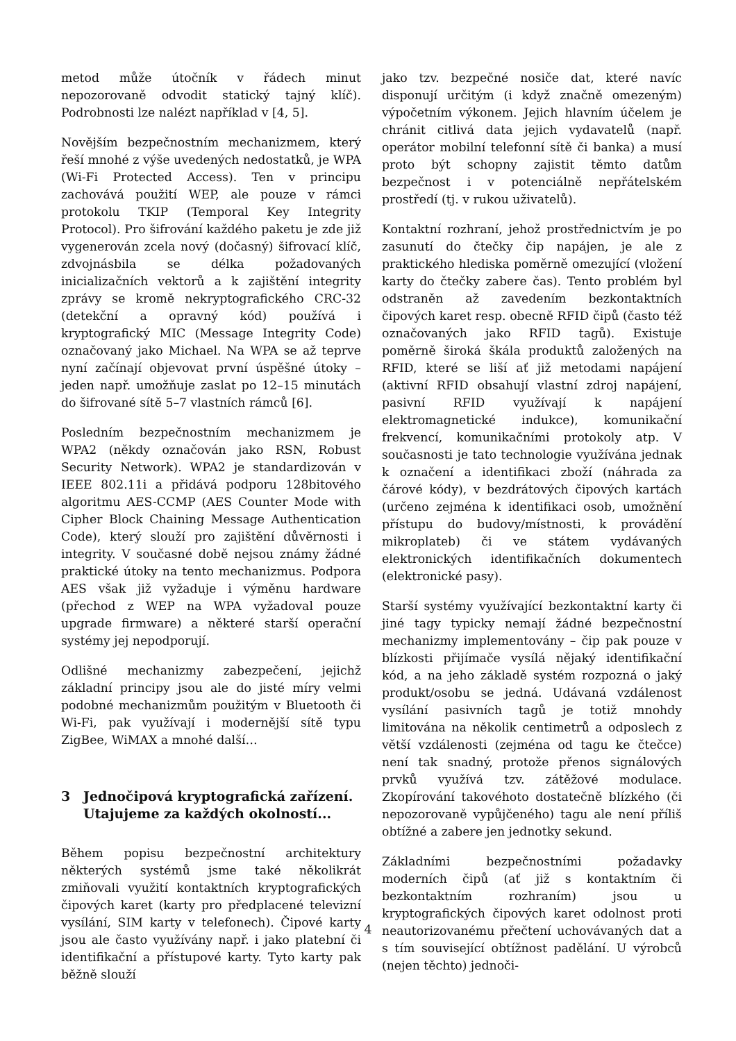metod může útočník v řádech minut nepozorovaně odvodit statický tajný klíč). Podrobnosti lze nalézt například v [4, 5].
Novějším bezpečnostním mechanizmem, který řeší mnohé z výše uvedených nedostatků, je WPA (Wi-Fi Protected Access). Ten v principu zachovává použití WEP, ale pouze v rámci protokolu TKIP (Temporal Key Integrity Protocol). Pro šifrování každého paketu je zde již vygenerován zcela nový (dočasný) šifrovací klíč, zdvojnásbila se délka požadovaných inicializačních vektorů a k zajištění integrity zprávy se kromě nekryptografického CRC-32 (detekční a opravný kód) používá i kryptografický MIC (Message Integrity Code) označovaný jako Michael. Na WPA se až teprve nyní začínají objevovat první úspěšné útoky – jeden např. umožňuje zaslat po 12–15 minutách do šifrované sítě 5–7 vlastních rámců [6].
Posledním bezpečnostním mechanizmem je WPA2 (někdy označován jako RSN, Robust Security Network). WPA2 je standardizován v IEEE 802.11i a přidává podporu 128bitového algoritmu AES-CCMP (AES Counter Mode with Cipher Block Chaining Message Authentication Code), který slouží pro zajištění důvěrnosti i integrity. V současné době nejsou známy žádné praktické útoky na tento mechanizmus. Podpora AES však již vyžaduje i výměnu hardware (přechod z WEP na WPA vyžadoval pouze upgrade firmware) a některé starší operační systémy jej nepodporují.
Odlišné mechanizmy zabezpečení, jejichž základní principy jsou ale do jisté míry velmi podobné mechanizmům použitým v Bluetooth či Wi-Fi, pak využívají i modernější sítě typu ZigBee, WiMAX a mnohé další…
3 Jednočipová kryptografická zařízení. Utajujeme za každých okolností...
Během popisu bezpečnostní architektury některých systémů jsme také několikrát zmiňovali využití kontaktních kryptografických čipových karet (karty pro předplacené televizní vysílání, SIM karty v telefonech). Čipové karty jsou ale často využívány např. i jako platební či identifikační a přístupové karty. Tyto karty pak běžně slouží
jako tzv. bezpečné nosiče dat, které navíc disponují určitým (i když značně omezeným) výpočetním výkonem. Jejich hlavním účelem je chránit citlivá data jejich vydavatelů (např. operátor mobilní telefonní sítě či banka) a musí proto být schopny zajistit těmto datům bezpečnost i v potenciálně nepřátelském prostředí (tj. v rukou uživatelů).
Kontaktní rozhraní, jehož prostřednictvím je po zasunutí do čtečky čip napájen, je ale z praktického hlediska poměrně omezující (vložení karty do čtečky zabere čas). Tento problém byl odstraněn až zavedením bezkontaktních čipových karet resp. obecně RFID čipů (často též označovaných jako RFID tagů). Existuje poměrně široká škála produktů založených na RFID, které se liší ať již metodami napájení (aktivní RFID obsahují vlastní zdroj napájení, pasivní RFID využívají k napájení elektromagnetické indukce), komunikační frekvencí, komunikačními protokoly atp. V současnosti je tato technologie využívána jednak k označení a identifikaci zboží (náhrada za čárové kódy), v bezdrátových čipových kartách (určeno zejména k identifikaci osob, umožnění přístupu do budovy/místnosti, k provádění mikroplateb) či ve státem vydávaných elektronických identifikačních dokumentech (elektronické pasy).
Starší systémy využívající bezkontaktní karty či jiné tagy typicky nemají žádné bezpečnostní mechanizmy implementovány – čip pak pouze v blízkosti přijímače vysílá nějaký identifikační kód, a na jeho základě systém rozpozná o jaký produkt/osobu se jedná. Udávaná vzdálenost vysílání pasivních tagů je totiž mnohdy limitována na několik centimetrů a odposlech z větší vzdálenosti (zejména od tagu ke čtečce) není tak snadný, protože přenos signálových prvků využívá tzv. zátěžové modulace. Zkopírování takovéhoto dostatečně blízkého (či nepozorovaně vypůjčeného) tagu ale není příliš obtížné a zabere jen jednotky sekund.
Základními bezpečnostními požadavky moderních čipů (ať již s kontaktním či bezkontaktním rozhraním) jsou u kryptografických čipových karet odolnost proti neautorizovanému přečtení uchovávaných dat a s tím související obtížnost padělání. U výrobců (nejen těchto) jednoči-
4